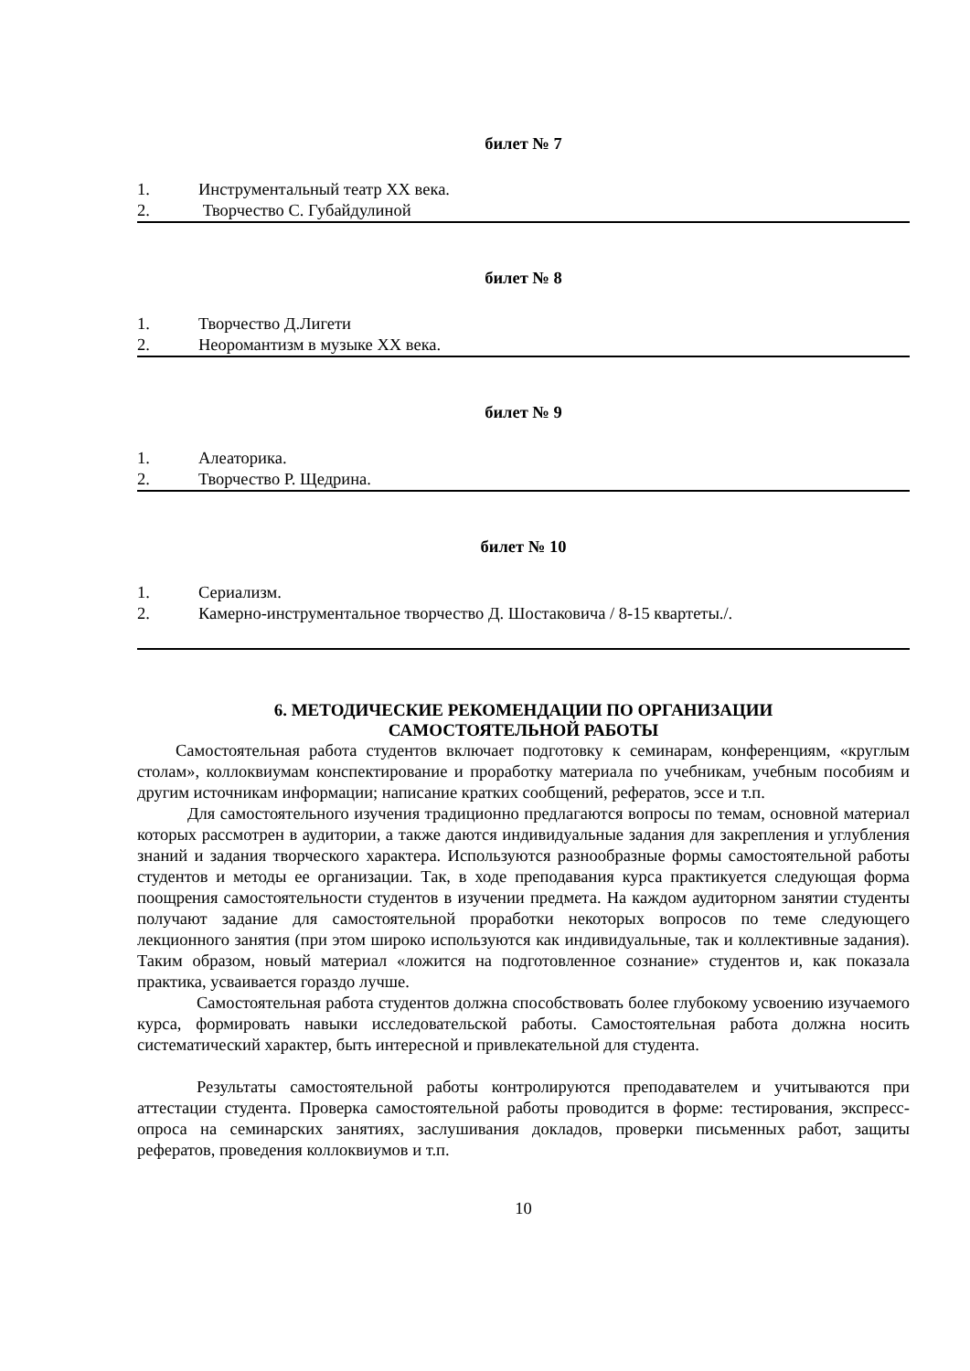билет № 7
1. Инструментальный театр ХХ века.
2. Творчество С. Губайдулиной
билет № 8
1. Творчество Д.Лигети
2. Неоромантизм в музыке ХХ века.
билет № 9
1. Алеаторика.
2. Творчество Р. Щедрина.
билет № 10
1. Сериализм.
2. Камерно-инструментальное творчество Д. Шостаковича / 8-15 квартеты./.
6. МЕТОДИЧЕСКИЕ РЕКОМЕНДАЦИИ ПО ОРГАНИЗАЦИИ
САМОСТОЯТЕЛЬНОЙ РАБОТЫ
Самостоятельная работа студентов включает подготовку к семинарам, конференциям, «круглым столам», коллоквиумам конспектирование и проработку материала по учебникам, учебным пособиям и другим источникам информации; написание кратких сообщений, рефератов, эссе и т.п.
Для самостоятельного изучения традиционно предлагаются вопросы по темам, основной материал которых рассмотрен в аудитории, а также даются индивидуальные задания для закрепления и углубления знаний и задания творческого характера. Используются разнообразные формы самостоятельной работы студентов и методы ее организации. Так, в ходе преподавания курса практикуется следующая форма поощрения самостоятельности студентов в изучении предмета. На каждом аудиторном занятии студенты получают задание для самостоятельной проработки некоторых вопросов по теме следующего лекционного занятия (при этом широко используются как индивидуальные, так и коллективные задания). Таким образом, новый материал «ложится на подготовленное сознание» студентов и, как показала практика, усваивается гораздо лучше.
Самостоятельная работа студентов должна способствовать более глубокому усвоению изучаемого курса, формировать навыки исследовательской работы. Самостоятельная работа должна носить систематический характер, быть интересной и привлекательной для студента.
Результаты самостоятельной работы контролируются преподавателем и учитываются при аттестации студента. Проверка самостоятельной работы проводится в форме: тестирования, экспресс-опроса на семинарских занятиях, заслушивания докладов, проверки письменных работ, защиты рефератов, проведения коллоквиумов и т.п.
10